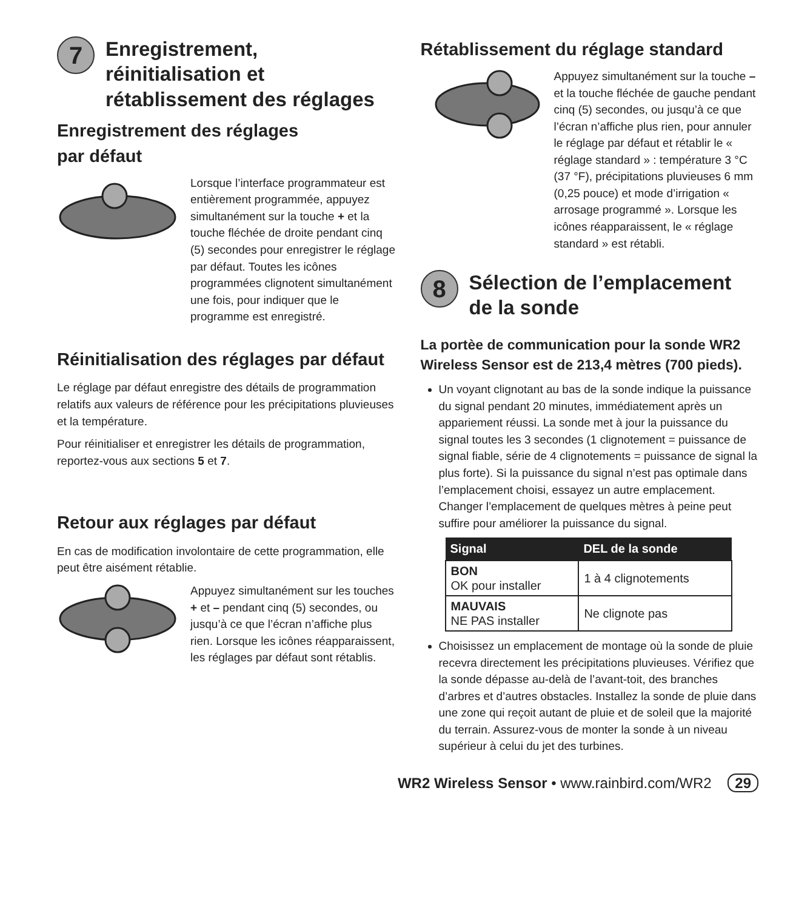7
Enregistrement,
réinitialisation et
rétablissement des réglages
Enregistrement des réglages
par défaut
Lorsque l’interface programmateur est entièrement programmée, appuyez simultanément sur la touche + et la touche fléchée de droite pendant cinq (5) secondes pour enregistrer le réglage par défaut. Toutes les icônes programmées clignotent simultanément une fois, pour indiquer que le programme est enregistré.
Réinitialisation des réglages par défaut
Le réglage par défaut enregistre des détails de programmation relatifs aux valeurs de référence pour les précipitations pluvieuses et la température.
Pour réinitialiser et enregistrer les détails de programmation, reportez-vous aux sections 5 et 7.
Retour aux réglages par défaut
En cas de modification involontaire de cette programmation, elle peut être aisément rétablie.
Appuyez simultanément sur les touches + et – pendant cinq (5) secondes, ou jusqu’à ce que l’écran n’affiche plus rien. Lorsque les icônes réapparaissent, les réglages par défaut sont rétablis.
Rétablissement du réglage standard
Appuyez simultanément sur la touche – et la touche fléchée de gauche pendant cinq (5) secondes, ou jusqu’à ce que l’écran n’affiche plus rien, pour annuler le réglage par défaut et rétablir le « réglage standard » : température 3 °C (37 °F), précipitations pluvieuses 6 mm (0,25 pouce) et mode d’irrigation « arrosage programmé ». Lorsque les icônes réapparaissent, le « réglage standard » est rétabli.
8
Sélection de l’emplacement
de la sonde
La portèe de communication pour la sonde WR2 Wireless Sensor est de 213,4 mètres (700 pieds).
Un voyant clignotant au bas de la sonde indique la puissance du signal pendant 20 minutes, immédiatement après un appariement réussi. La sonde met à jour la puissance du signal toutes les 3 secondes (1 clignotement = puissance de signal fiable, série de 4 clignotements = puissance de signal la plus forte). Si la puissance du signal n’est pas optimale dans l’emplacement choisi, essayez un autre emplacement. Changer l’emplacement de quelques mètres à peine peut suffire pour améliorer la puissance du signal.
| Signal | DEL de la sonde |
| --- | --- |
| BON OK pour installer | 1 à 4 clignotements |
| MAUVAIS NE PAS installer | Ne clignote pas |
Choisissez un emplacement de montage où la sonde de pluie recevra directement les précipitations pluvieuses. Vérifiez que la sonde dépasse au-delà de l’avant-toit, des branches d’arbres et d’autres obstacles. Installez la sonde de pluie dans une zone qui reçoit autant de pluie et de soleil que la majorité du terrain. Assurez-vous de monter la sonde à un niveau supérieur à celui du jet des turbines.
WR2 Wireless Sensor • www.rainbird.com/WR2 29